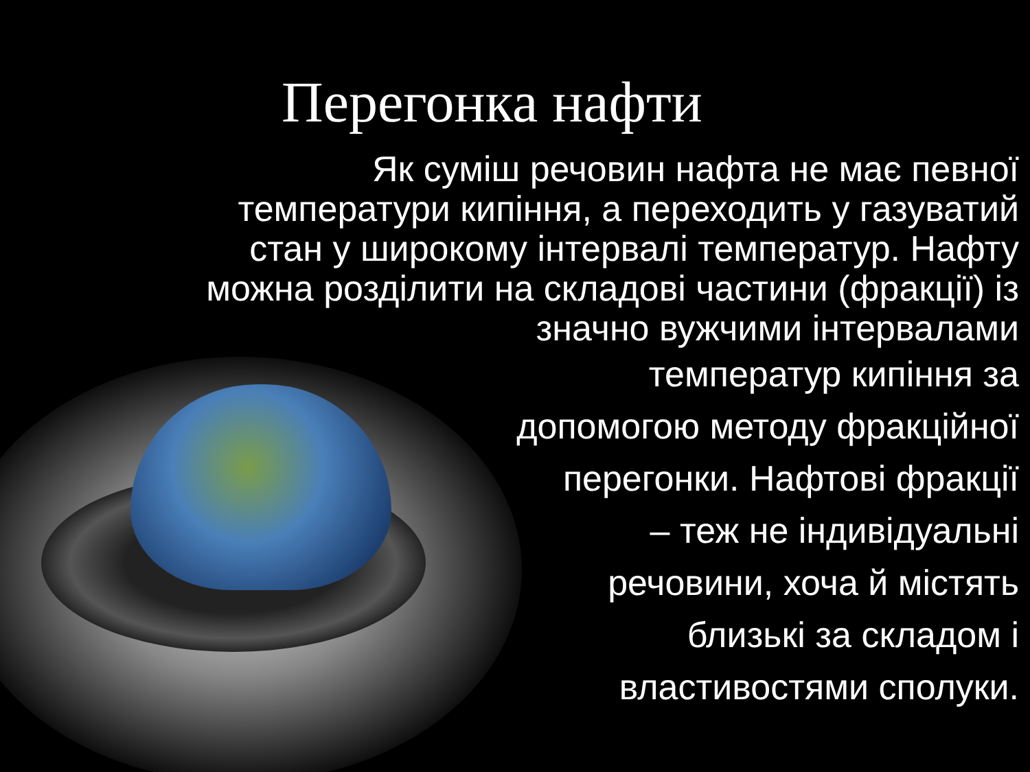Перегонка нафти
Як суміш речовин нафта не має певної температури кипіння, а переходить у газуватий стан у широкому інтервалі температур. Нафту можна розділити на складові частини (фракції) із значно вужчими інтервалами
температур кипіння за
допомогою методу фракційної
перегонки. Нафтові фракції
– теж не індивідуальні
речовини, хоча й містять
близькі за складом і
властивостями сполуки.